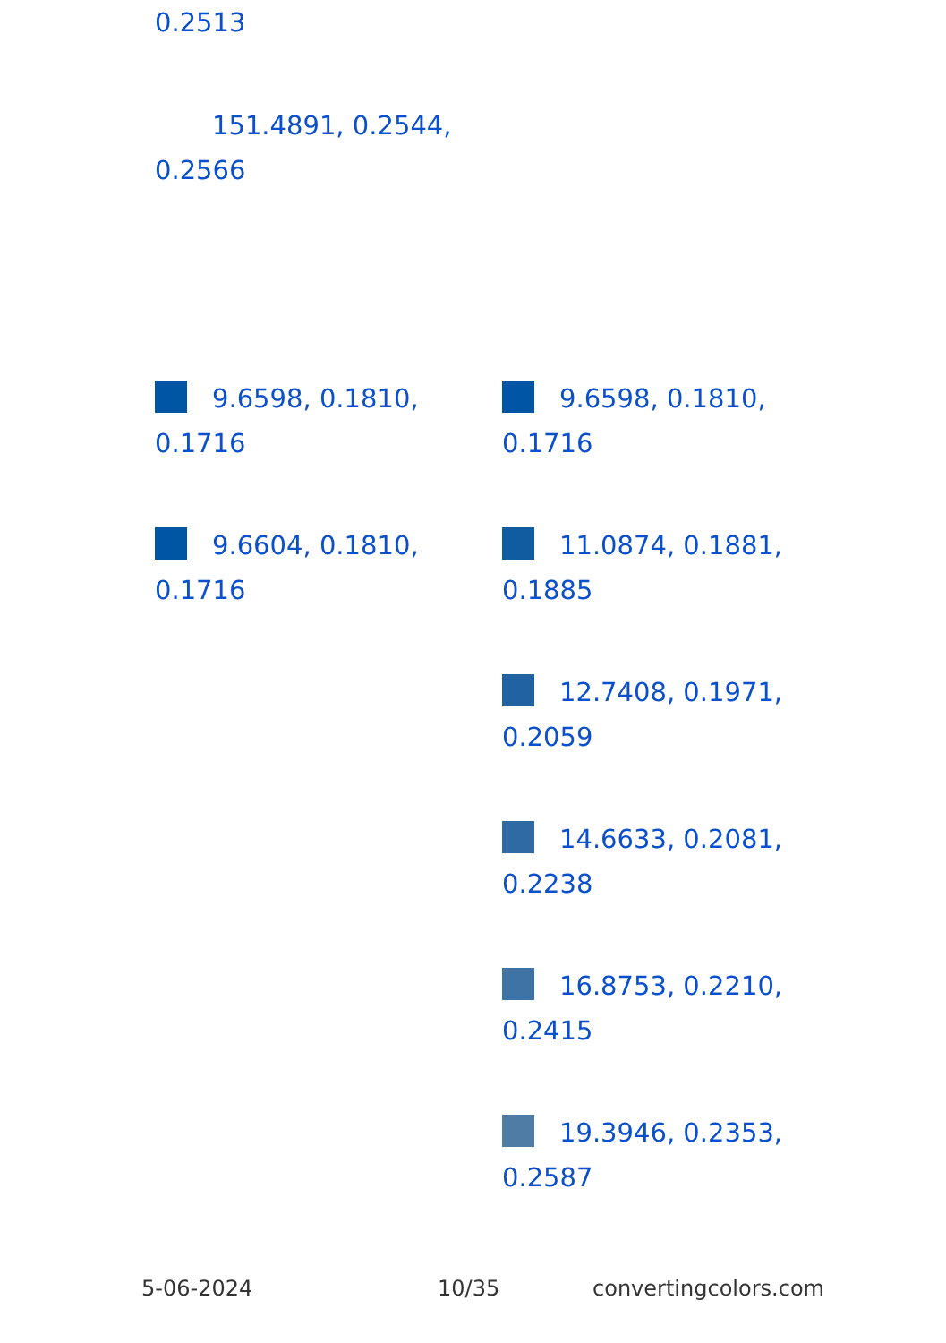0.2513
151.4891, 0.2544,
0.2566
9.6598, 0.1810,
0.1716
9.6598, 0.1810,
0.1716
9.6604, 0.1810,
0.1716
11.0874, 0.1881,
0.1885
12.7408, 0.1971,
0.2059
14.6633, 0.2081,
0.2238
16.8753, 0.2210,
0.2415
19.3946, 0.2353,
0.2587
5-06-2024 10/35 convertingcolors.com